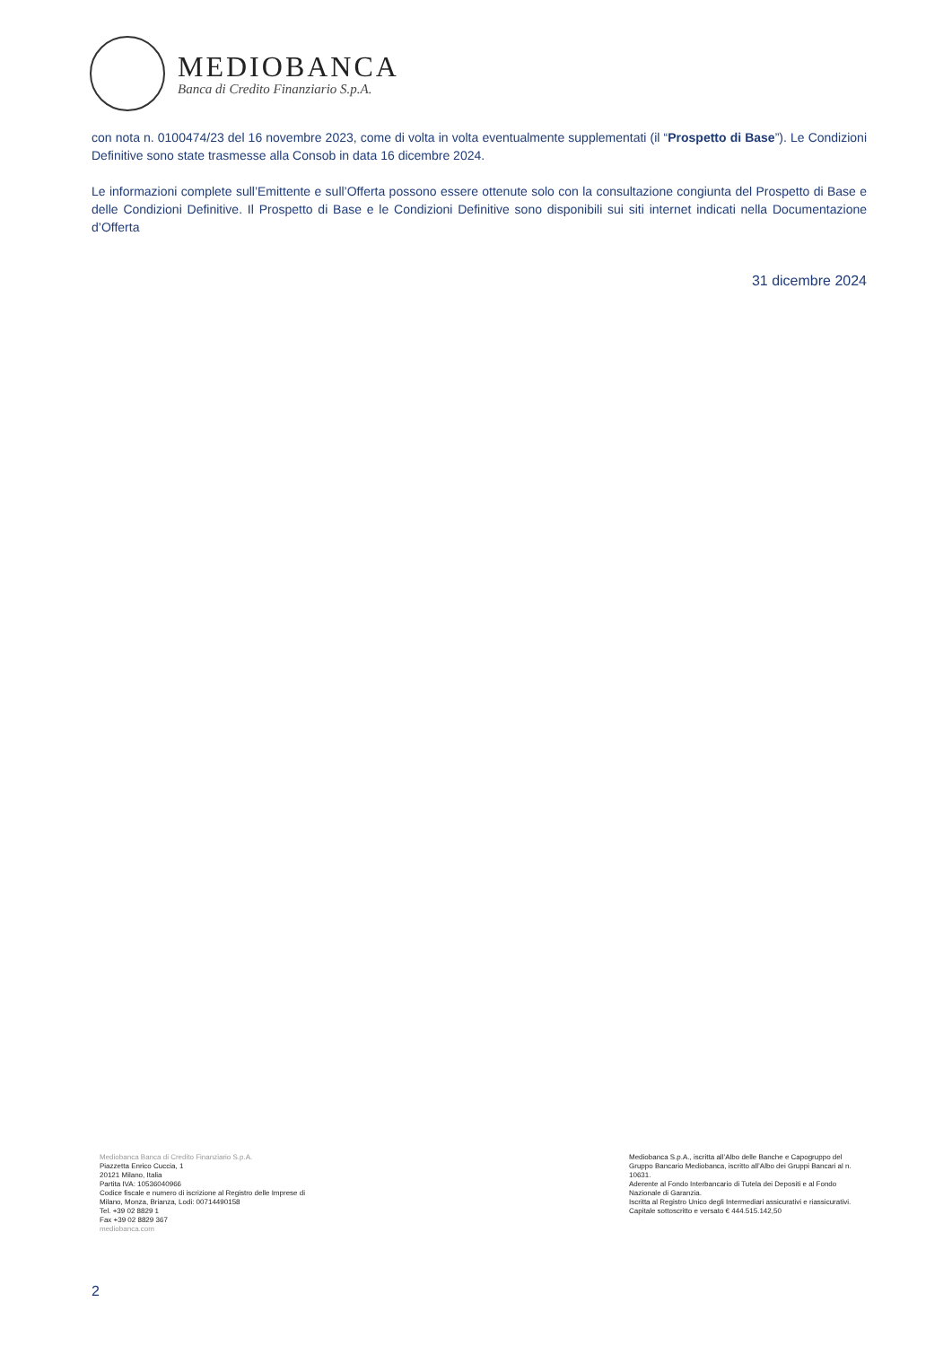MEDIOBANCA
Banca di Credito Finanziario S.p.A.
con nota n. 0100474/23 del 16 novembre 2023, come di volta in volta eventualmente supplementati (il “Prospetto di Base”). Le Condizioni Definitive sono state trasmesse alla Consob in data 16 dicembre 2024.
Le informazioni complete sull’Emittente e sull’Offerta possono essere ottenute solo con la consultazione congiunta del Prospetto di Base e delle Condizioni Definitive. Il Prospetto di Base e le Condizioni Definitive sono disponibili sui siti internet indicati nella Documentazione d’Offerta
31 dicembre 2024
Mediobanca Banca di Credito Finanziario S.p.A.
Piazzetta Enrico Cuccia, 1
20121 Milano, Italia
Partita IVA: 10536040966
Codice fiscale e numero di iscrizione al Registro delle Imprese di
Milano, Monza, Brianza, Lodi: 00714490158
Tel. +39 02 8829 1
Fax +39 02 8829 367
mediobanca.com
Mediobanca S.p.A., iscritta all’Albo delle Banche e Capogruppo del Gruppo Bancario Mediobanca, iscritto all’Albo dei Gruppi Bancari al n. 10631.
Aderente al Fondo Interbancario di Tutela dei Depositi e al Fondo Nazionale di Garanzia.
Iscritta al Registro Unico degli Intermediari assicurativi e riassicurativi.
Capitale sottoscritto e versato € 444.515.142,50
2